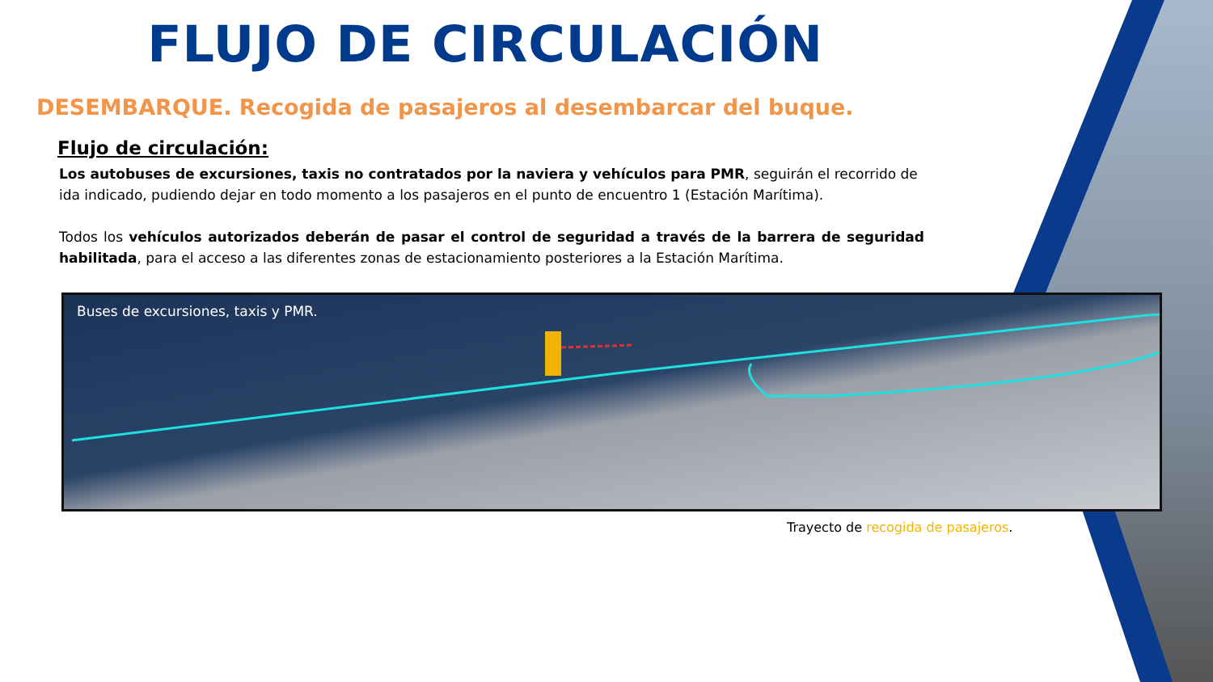FLUJO DE CIRCULACIÓN
DESEMBARQUE. Recogida de pasajeros al desembarcar del buque.
Flujo de circulación:
Los autobuses de excursiones, taxis no contratados por la naviera y vehículos para PMR, seguirán el recorrido de ida indicado, pudiendo dejar en todo momento a los pasajeros en el punto de encuentro 1 (Estación Marítima).
Todos los vehículos autorizados deberán de pasar el control de seguridad a través de la barrera de seguridad habilitada, para el acceso a las diferentes zonas de estacionamiento posteriores a la Estación Marítima.
Buses de excursiones, taxis y PMR.
Trayecto de recogida de pasajeros.